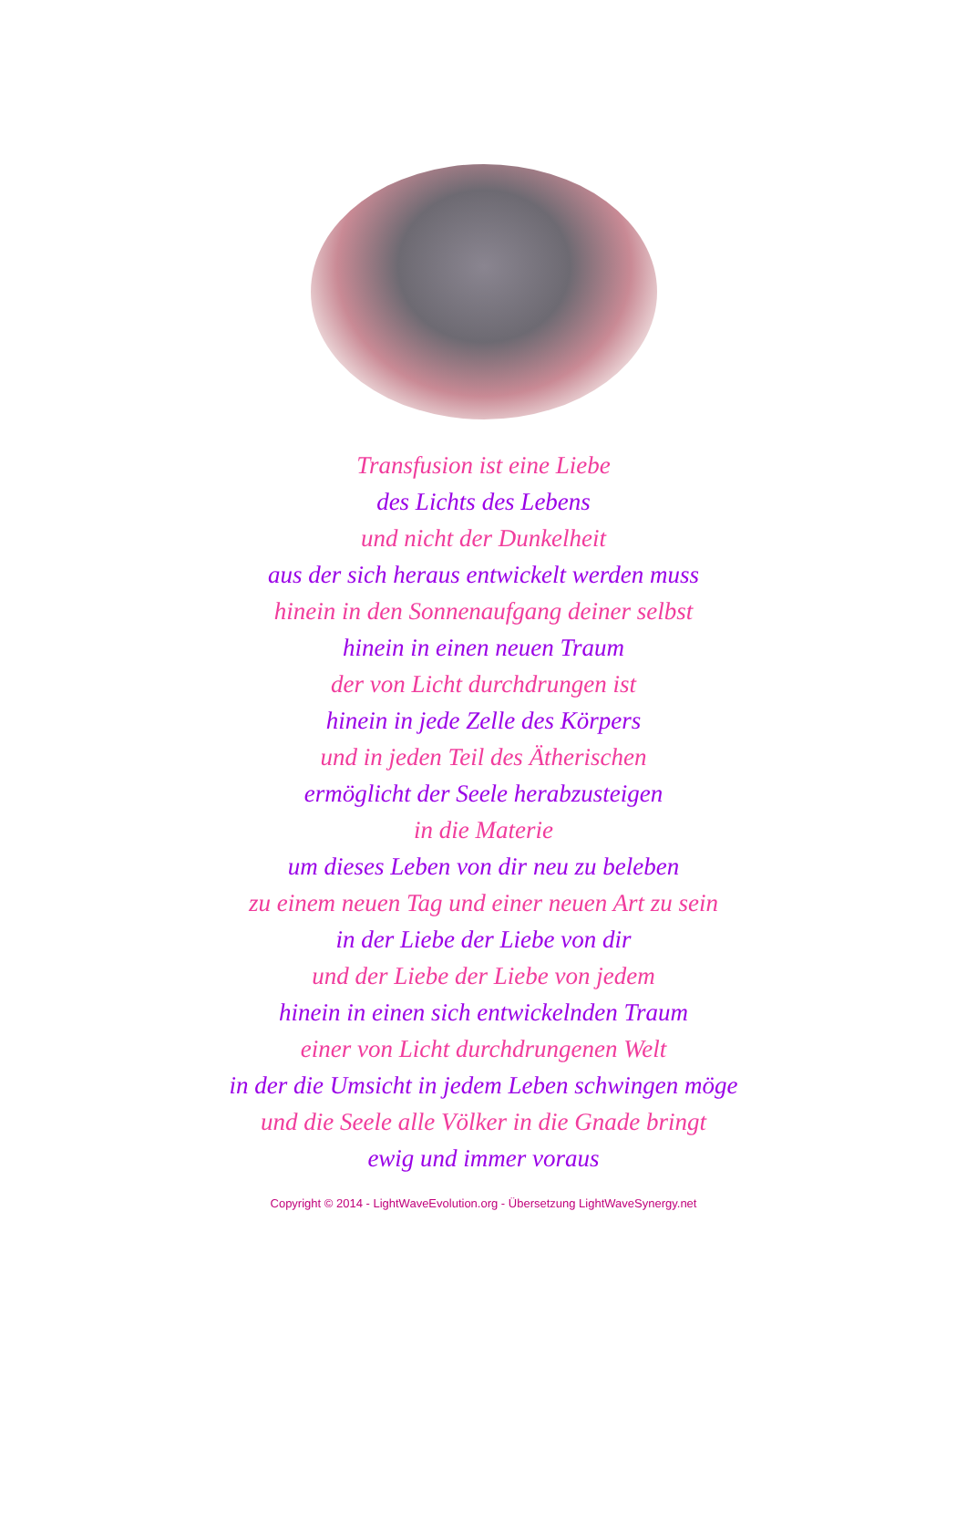Transfusion ist eine Liebe
des Lichts des Lebens
und nicht der Dunkelheit
aus der sich heraus entwickelt werden muss
hinein in den Sonnenaufgang deiner selbst
hinein in einen neuen Traum
der von Licht durchdrungen ist
hinein in jede Zelle des Körpers
und in jeden Teil des Ätherischen
ermöglicht der Seele herabzusteigen
in die Materie
um dieses Leben von dir neu zu beleben
zu einem neuen Tag und einer neuen Art zu sein
in der Liebe der Liebe von dir
und der Liebe der Liebe von jedem
hinein in einen sich entwickelnden Traum
einer von Licht durchdrungenen Welt
in der die Umsicht in jedem Leben schwingen möge
und die Seele alle Völker in die Gnade bringt
ewig und immer voraus
Copyright © 2014 - LightWaveEvolution.org - Übersetzung LightWaveSynergy.net